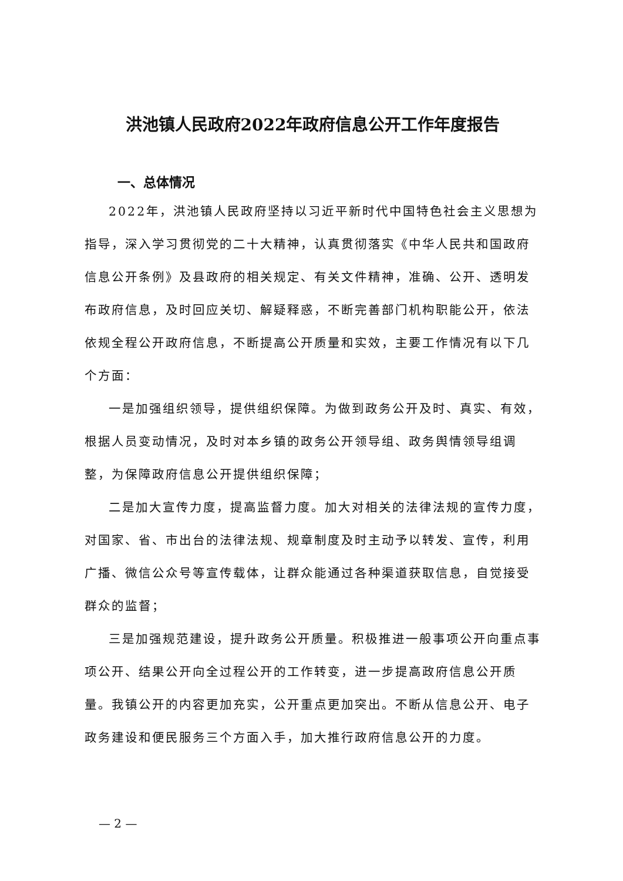洪池镇人民政府2022年政府信息公开工作年度报告
一、总体情况
2022年，洪池镇人民政府坚持以习近平新时代中国特色社会主义思想为指导，深入学习贯彻党的二十大精神，认真贯彻落实《中华人民共和国政府信息公开条例》及县政府的相关规定、有关文件精神，准确、公开、透明发布政府信息，及时回应关切、解疑释惑，不断完善部门机构职能公开，依法依规全程公开政府信息，不断提高公开质量和实效，主要工作情况有以下几个方面：
一是加强组织领导，提供组织保障。为做到政务公开及时、真实、有效，根据人员变动情况，及时对本乡镇的政务公开领导组、政务舆情领导组调整，为保障政府信息公开提供组织保障；
二是加大宣传力度，提高监督力度。加大对相关的法律法规的宣传力度，对国家、省、市出台的法律法规、规章制度及时主动予以转发、宣传，利用广播、微信公众号等宣传载体，让群众能通过各种渠道获取信息，自觉接受群众的监督；
三是加强规范建设，提升政务公开质量。积极推进一般事项公开向重点事项公开、结果公开向全过程公开的工作转变，进一步提高政府信息公开质量。我镇公开的内容更加充实，公开重点更加突出。不断从信息公开、电子政务建设和便民服务三个方面入手，加大推行政府信息公开的力度。
— 2 —